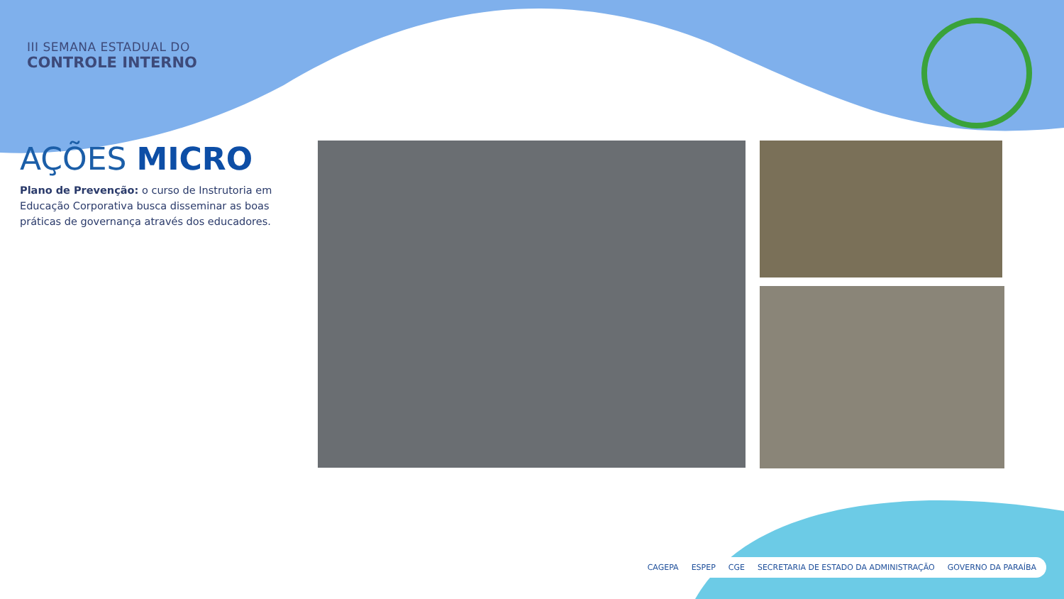III SEMANA ESTADUAL DO
CONTROLE INTERNO
AÇÕES MICRO
Plano de Prevenção: o curso de Instrutoria em Educação Corporativa busca disseminar as boas práticas de governança através dos educadores.
CAGEPA ESPEP CGE SECRETARIA DE ESTADO DA ADMINISTRAÇÃO GOVERNO DA PARAÍBA